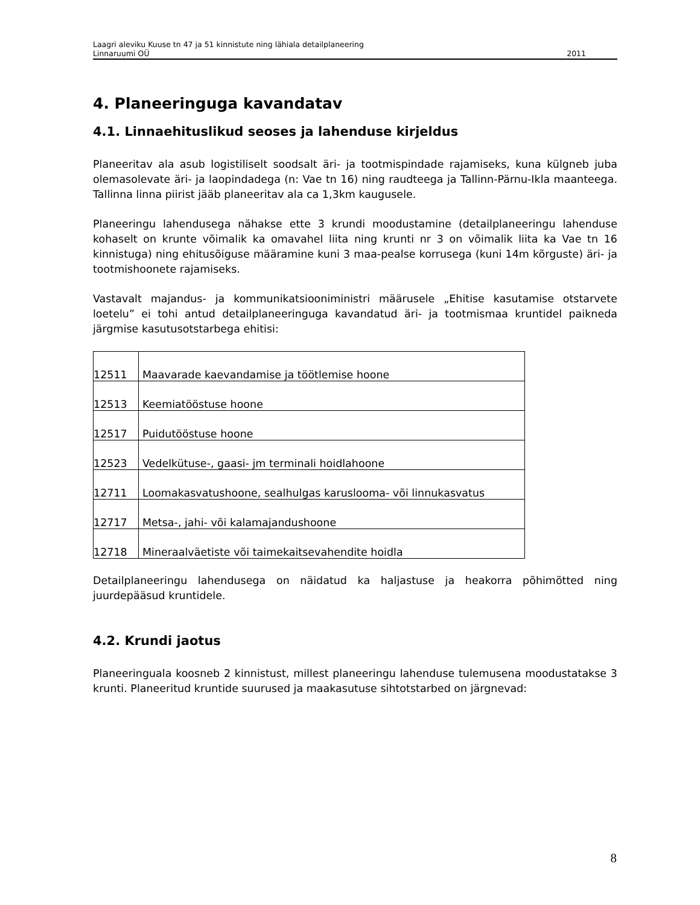Laagri aleviku Kuuse tn 47 ja 51 kinnistute ning lähiala detailplaneering
Linnaruumi OÜ 2011
4. Planeeringuga kavandatav
4.1. Linnaehituslikud seoses ja lahenduse kirjeldus
Planeeritav ala asub logistiliselt soodsalt äri- ja tootmispindade rajamiseks, kuna külgneb juba olemasolevate äri- ja laopindadega (n: Vae tn 16) ning raudteega ja Tallinn-Pärnu-Ikla maanteega. Tallinna linna piirist jääb planeeritav ala ca 1,3km kaugusele.
Planeeringu lahendusega nähakse ette 3 krundi moodustamine (detailplaneeringu lahenduse kohaselt on krunte võimalik ka omavahel liita ning krunti nr 3 on võimalik liita ka Vae tn 16 kinnistuga) ning ehitusõiguse määramine kuni 3 maa-pealse korrusega (kuni 14m kõrguste) äri- ja tootmishoonete rajamiseks.
Vastavalt majandus- ja kommunikatsiooniministri määrusele „Ehitise kasutamise otstarvete loetelu” ei tohi antud detailplaneeringuga kavandatud äri- ja tootmismaa kruntidel paikneda järgmise kasutusotstarbega ehitisi:
| 12511 | Maavarade kaevandamise ja töötlemise hoone |
| 12513 | Keemiatööstuse hoone |
| 12517 | Puidutööstuse hoone |
| 12523 | Vedelkütuse-, gaasi- jm terminali hoidlahoone |
| 12711 | Loomakasvatushoone, sealhulgas karuslooma- või linnukasvatus |
| 12717 | Metsa-, jahi- või kalamajandushoone |
| 12718 | Mineraalväetiste või taimekaitsevahendite hoidla |
Detailplaneeringu lahendusega on näidatud ka haljastuse ja heakorra põhimõtted ning juurdepääsud kruntidele.
4.2. Krundi jaotus
Planeeringuala koosneb 2 kinnistust, millest planeeringu lahenduse tulemusena moodustatakse 3 krunti. Planeeritud kruntide suurused ja maakasutuse sihtotstarbed on järgnevad:
8